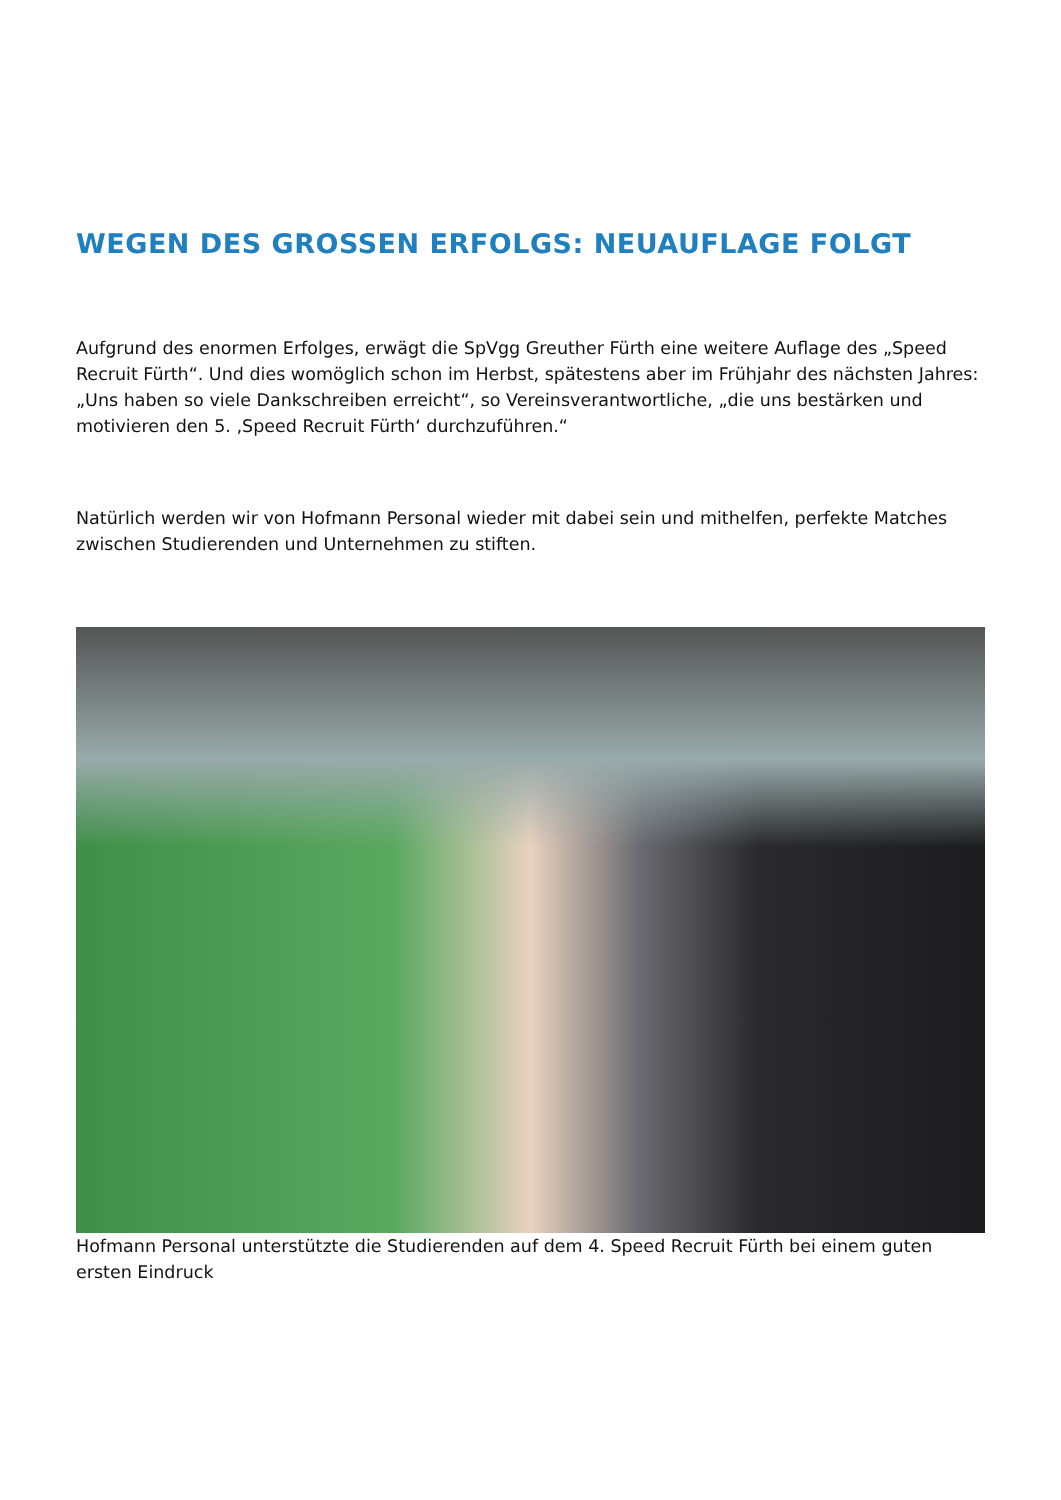WEGEN DES GROSSEN ERFOLGS: NEUAUFLAGE FOLGT
Aufgrund des enormen Erfolges, erwägt die SpVgg Greuther Fürth eine weitere Auflage des „Speed Recruit Fürth“. Und dies womöglich schon im Herbst, spätestens aber im Frühjahr des nächsten Jahres: „Uns haben so viele Dankschreiben erreicht“, so Vereinsverantwortliche, „die uns bestärken und motivieren den 5. ‚Speed Recruit Fürth‘ durchzuführen.“
Natürlich werden wir von Hofmann Personal wieder mit dabei sein und mithelfen, perfekte Matches zwischen Studierenden und Unternehmen zu stiften.
Hofmann Personal unterstützte die Studierenden auf dem 4. Speed Recruit Fürth bei einem guten ersten Eindruck